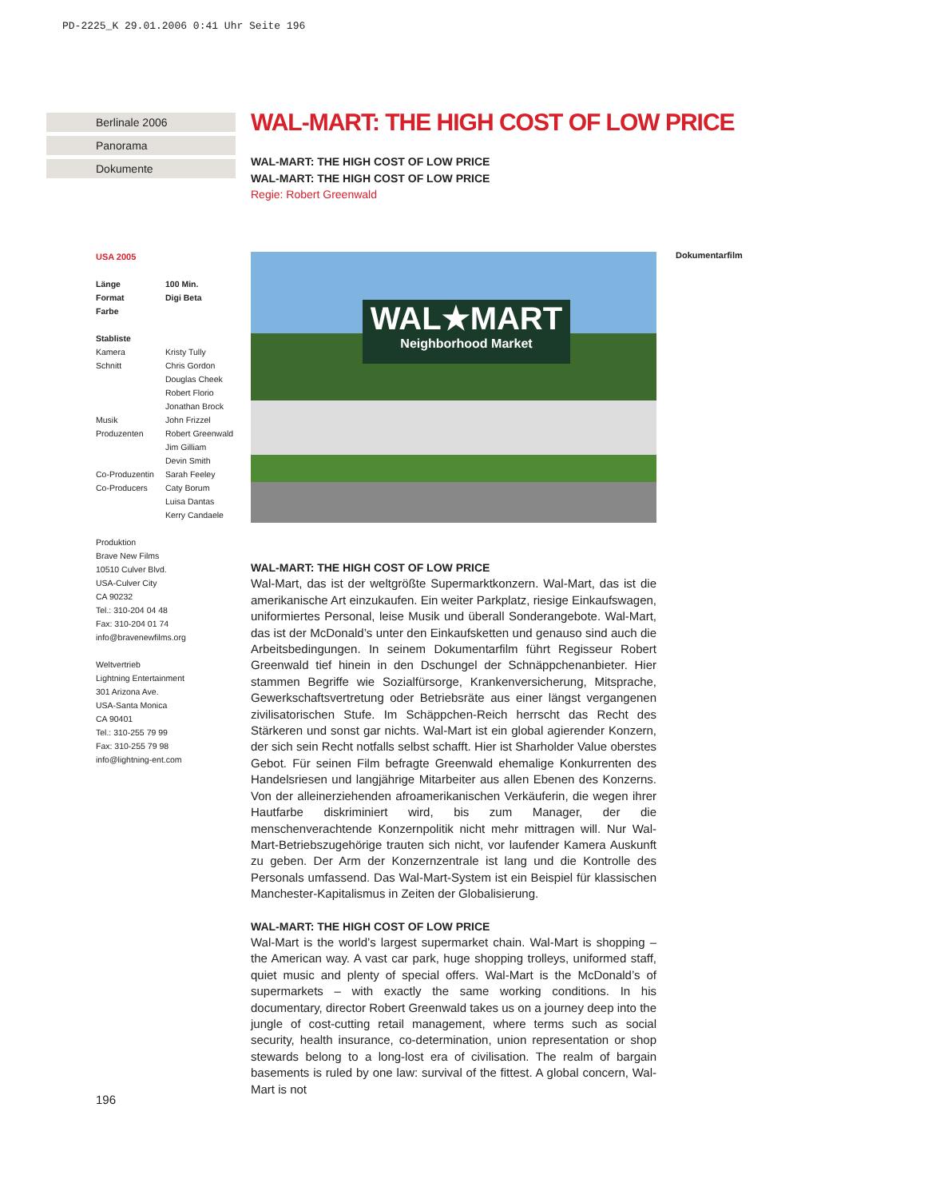PD-2225_K 29.01.2006 0:41 Uhr Seite 196
Berlinale 2006
Panorama
Dokumente
WAL-MART: THE HIGH COST OF LOW PRICE
WAL-MART: THE HIGH COST OF LOW PRICE
WAL-MART: THE HIGH COST OF LOW PRICE
Regie: Robert Greenwald
USA 2005
| Länge | 100 Min. |
| Format | Digi Beta |
| Farbe | |
Stabliste
| Kamera | Kristy Tully |
| Schnitt | Chris Gordon Douglas Cheek Robert Florio Jonathan Brock |
| Musik | John Frizzel |
| Produzenten | Robert Greenwald Jim Gilliam Devin Smith |
| Co-Produzentin | Sarah Feeley |
| Co-Producers | Caty Borum Luisa Dantas Kerry Candaele |
Produktion
Brave New Films
10510 Culver Blvd.
USA-Culver City
CA 90232
Tel.: 310-204 04 48
Fax: 310-204 01 74
info@bravenewfilms.org
Weltvertrieb
Lightning Entertainment
301 Arizona Ave.
USA-Santa Monica
CA 90401
Tel.: 310-255 79 99
Fax: 310-255 79 98
info@lightning-ent.com
WAL★MART
Neighborhood Market
Dokumentarfilm
WAL-MART: THE HIGH COST OF LOW PRICE
Wal-Mart, das ist der weltgrößte Supermarktkonzern. Wal-Mart, das ist die amerikanische Art einzukaufen. Ein weiter Parkplatz, riesige Einkaufswagen, uniformiertes Personal, leise Musik und überall Sonderangebote. Wal-Mart, das ist der McDonald’s unter den Einkaufsketten und genauso sind auch die Arbeitsbedingungen. In seinem Dokumentarfilm führt Regisseur Robert Greenwald tief hinein in den Dschungel der Schnäppchenanbieter. Hier stammen Begriffe wie Sozialfürsorge, Krankenversicherung, Mitsprache, Gewerkschaftsvertretung oder Betriebsräte aus einer längst vergangenen zivilisatorischen Stufe. Im Schäppchen-Reich herrscht das Recht des Stärkeren und sonst gar nichts. Wal-Mart ist ein global agierender Konzern, der sich sein Recht notfalls selbst schafft. Hier ist Sharholder Value oberstes Gebot. Für seinen Film befragte Greenwald ehemalige Konkurrenten des Handelsriesen und langjährige Mitarbeiter aus allen Ebenen des Konzerns. Von der alleinerziehenden afroamerikanischen Verkäuferin, die wegen ihrer Hautfarbe diskriminiert wird, bis zum Manager, der die menschenverachtende Konzernpolitik nicht mehr mittragen will. Nur Wal-Mart-Betriebszugehörige trauten sich nicht, vor laufender Kamera Auskunft zu geben. Der Arm der Konzernzentrale ist lang und die Kontrolle des Personals umfassend. Das Wal-Mart-System ist ein Beispiel für klassischen Manchester-Kapitalismus in Zeiten der Globalisierung.
WAL-MART: THE HIGH COST OF LOW PRICE
Wal-Mart is the world’s largest supermarket chain. Wal-Mart is shopping – the American way. A vast car park, huge shopping trolleys, uniformed staff, quiet music and plenty of special offers. Wal-Mart is the McDonald’s of supermarkets – with exactly the same working conditions. In his documentary, director Robert Greenwald takes us on a journey deep into the jungle of cost-cutting retail management, where terms such as social security, health insurance, co-determination, union representation or shop stewards belong to a long-lost era of civilisation. The realm of bargain basements is ruled by one law: survival of the fittest. A global concern, Wal-Mart is not
196